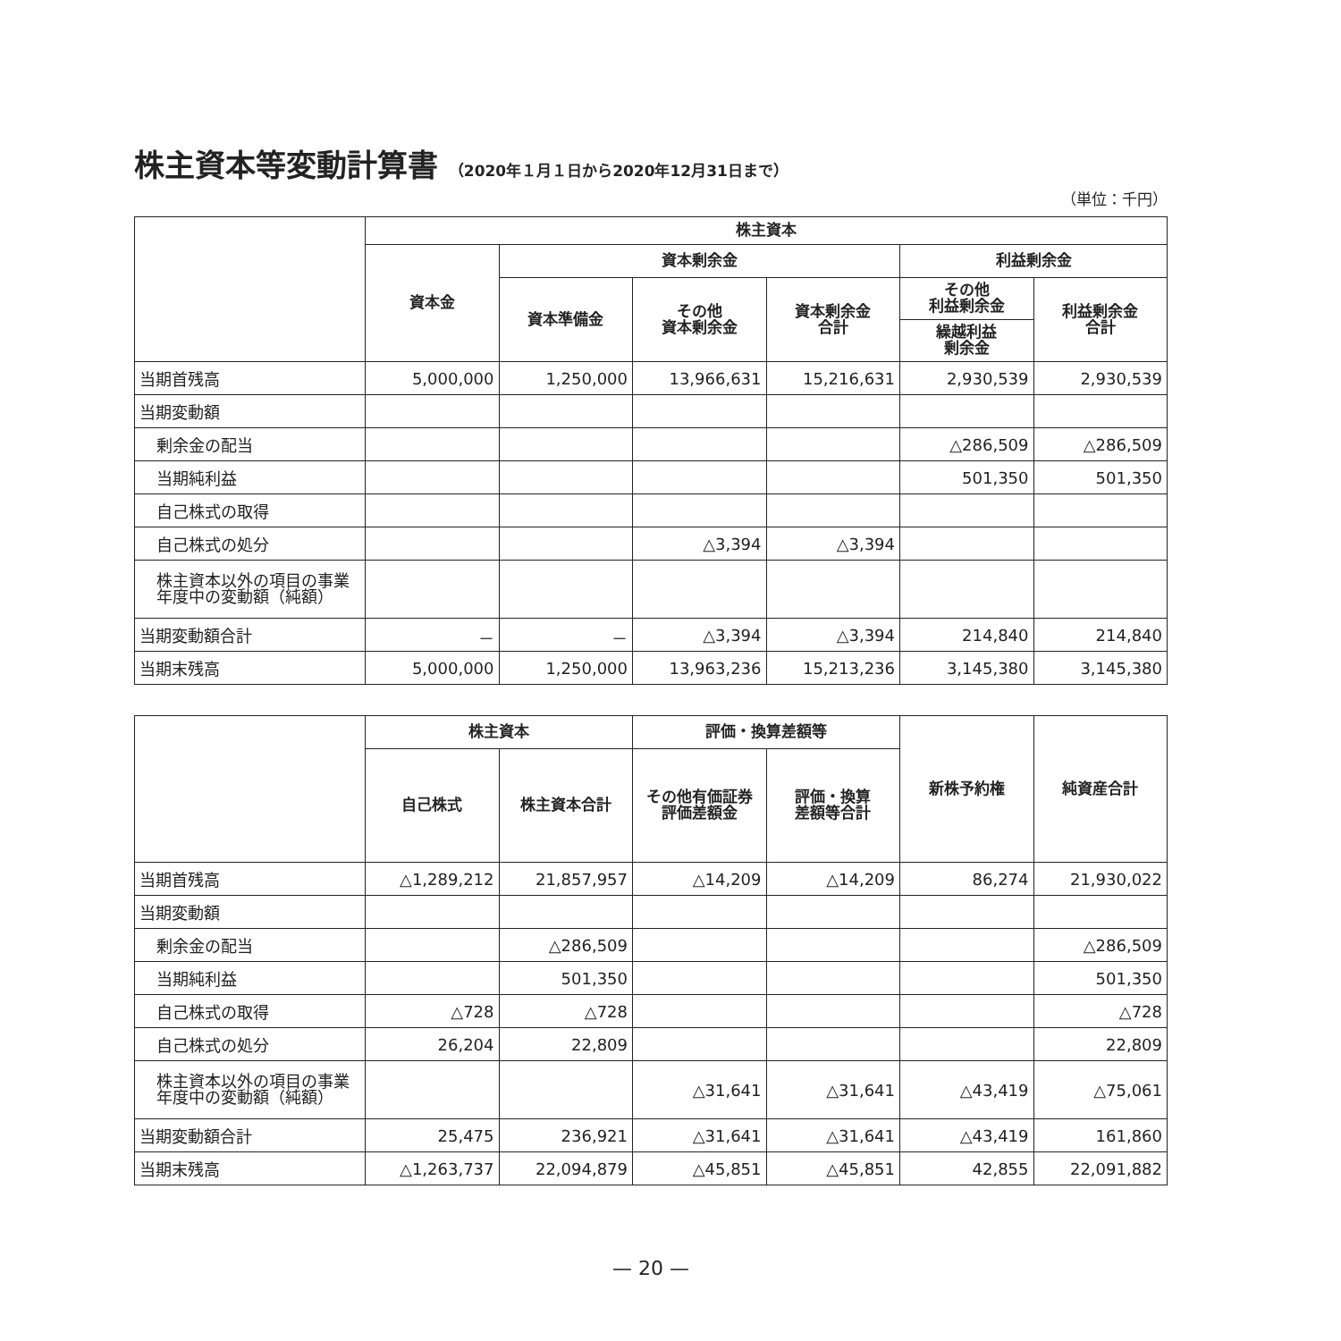株主資本等変動計算書 （2020年１月１日から2020年12月31日まで）
（単位：千円）
| | 株主資本 | | | | | |
| --- | --- | --- | --- | --- | --- | --- |
| | 資本金 | 資本剰余金 | | | 利益剰余金 | |
| | | 資本準備金 | その他 資本剰余金 | 資本剰余金 合計 | その他 利益剰余金 | 利益剰余金 合計 |
| | | | | | 繰越利益 剰余金 | |
| 当期首残高 | 5,000,000 | 1,250,000 | 13,966,631 | 15,216,631 | 2,930,539 | 2,930,539 |
| 当期変動額 | | | | | | |
| 剰余金の配当 | | | | | △286,509 | △286,509 |
| 当期純利益 | | | | | 501,350 | 501,350 |
| 自己株式の取得 | | | | | | |
| 自己株式の処分 | | | △3,394 | △3,394 | | |
| 株主資本以外の項目の事業年度中の変動額（純額） | | | | | | |
| 当期変動額合計 | － | － | △3,394 | △3,394 | 214,840 | 214,840 |
| 当期末残高 | 5,000,000 | 1,250,000 | 13,963,236 | 15,213,236 | 3,145,380 | 3,145,380 |
| | 株主資本 | | 評価・換算差額等 | | 新株予約権 | 純資産合計 |
| --- | --- | --- | --- | --- | --- | --- |
| | 自己株式 | 株主資本合計 | その他有価証券 評価差額金 | 評価・換算 差額等合計 | | |
| 当期首残高 | △1,289,212 | 21,857,957 | △14,209 | △14,209 | 86,274 | 21,930,022 |
| 当期変動額 | | | | | | |
| 剰余金の配当 | | △286,509 | | | | △286,509 |
| 当期純利益 | | 501,350 | | | | 501,350 |
| 自己株式の取得 | △728 | △728 | | | | △728 |
| 自己株式の処分 | 26,204 | 22,809 | | | | 22,809 |
| 株主資本以外の項目の事業年度中の変動額（純額） | | | △31,641 | △31,641 | △43,419 | △75,061 |
| 当期変動額合計 | 25,475 | 236,921 | △31,641 | △31,641 | △43,419 | 161,860 |
| 当期末残高 | △1,263,737 | 22,094,879 | △45,851 | △45,851 | 42,855 | 22,091,882 |
— 20 —